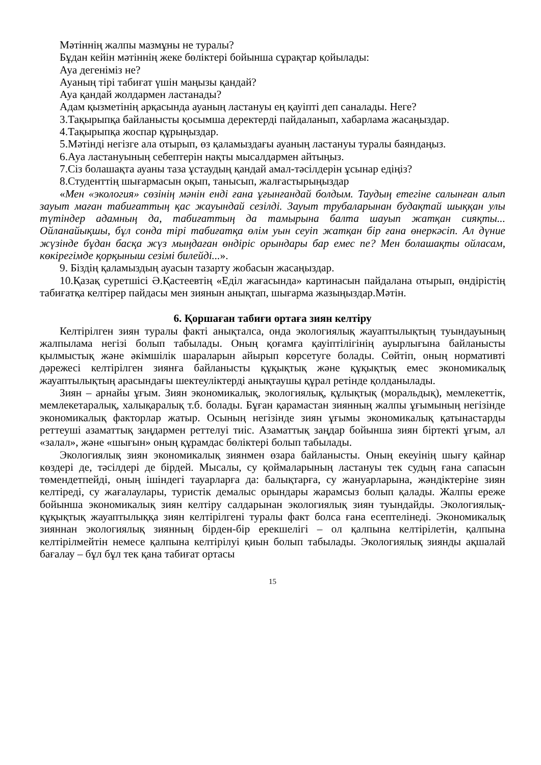Мәтіннің жалпы мазмұны не туралы?
Бұдан кейін мәтіннің жеке бөліктері бойынша сұрақтар қойылады:
Ауа дегеніміз не?
Ауаның тірі табиғат үшін маңызы қандай?
Ауа қандай жолдармен ластанады?
Адам қызметінің арқасында ауаның ластануы ең қауіпті деп саналады. Неге?
3.Тақырыпқа байланысты қосымша деректерді пайдаланып, хабарлама жасаңыздар.
4.Тақырыпқа жоспар құрыңыздар.
5.Мәтінді негізге ала отырып, өз қаламыздағы ауаның ластануы туралы баяндаңыз.
6.Ауа ластануының себептерін нақты мысалдармен айтыңыз.
7.Сіз болашақта ауаны таза ұстаудың қандай амал-тәсілдерін ұсынар едіңіз?
8.Студенттің шығармасын оқып, танысып, жалғастырыңыздар
«Мен «экология» сөзінің мәнін енді ғана ұғынғандай болдым. Таудың етегіне салынған алып зауыт маған табиғаттың қас жауындай сезілді. Зауыт трубаларынан будақтай шыққан улы түтіндер адамның да, табиғаттың да тамырына балта шауып жатқан сияқты... Ойланайықшы, бұл сонда тірі табиғатқа өлім уын сеуіп жатқан бір ғана өнеркәсіп. Ал дүние жүзінде бұдан басқа жүз мыңдаған өндіріс орындары бар емес пе? Мен болашақты ойласам, көкірегімде қорқыныш сезімі билейді...».
9. Біздің қаламыздың ауасын тазарту жобасын жасаңыздар.
10.Қазақ суретшісі Ә.Қастеевтің «Еділ жағасында» картинасын пайдалана отырып, өндірістің табиғатқа келтірер пайдасы мен зиянын анықтап, шығарма жазыңыздар.Мәтін.
6. Қоршаған табиғи ортаға зиян келтіру
Келтірілген зиян туралы факті анықталса, онда экологиялық жауаптылықтың туындауының жалпылама негізі болып табылады. Оның қоғамға қауіптілігінің ауырлығына байланысты қылмыстық және әкімшілік шараларын айырып көрсетуге болады. Сөйтіп, оның нормативті дәрежесі келтірілген зиянға байланысты құқықтық және құқықтық емес экономикалық жауаптылықтың арасындағы шектеуліктерді анықтаушы құрал ретінде қолданылады.
Зиян – арнайы ұғым. Зиян экономикалық, экологиялық, құлықтық (моральдық), мемлекеттік, мемлекетаралық, халықаралық т.б. болады. Бұған қарамастан зиянның жалпы ұғымының негізінде экономикалық факторлар жатыр. Осының негізінде зиян ұғымы экономикалық қатынастарды реттеуші азаматтық заңдармен реттелуі тиіс. Азаматтық заңдар бойынша зиян біртекті ұғым, ал «залал», және «шығын» оның құрамдас бөліктері болып табылады.
Экологиялық зиян экономикалық зиянмен өзара байланысты. Оның екеуінің шығу қайнар көздері де, тәсілдері де бірдей. Мысалы, су қоймаларының ластануы тек судың ғана сапасын төмендетпейді, оның ішіндегі тауарларға да: балықтарға, су жануарларына, жәндіктеріне зиян келтіреді, су жағалаулары, туристік демалыс орындары жарамсыз болып қалады. Жалпы ереже бойынша экономикалық зиян келтіру салдарынан экологиялық зиян туындайды. Экологиялық-құқықтық жауаптылыққа зиян келтірілгені туралы факт болса ғана есептелінеді. Экономикалық зияннан экологиялық зиянның бірден-бір ерекшелігі – ол қалпына келтірілетін, қалпына келтірілмейтін немесе қалпына келтірілуі қиын болып табылады. Экологиялық зиянды ақшалай бағалау – бұл бұл тек қана табиғат ортасы
15